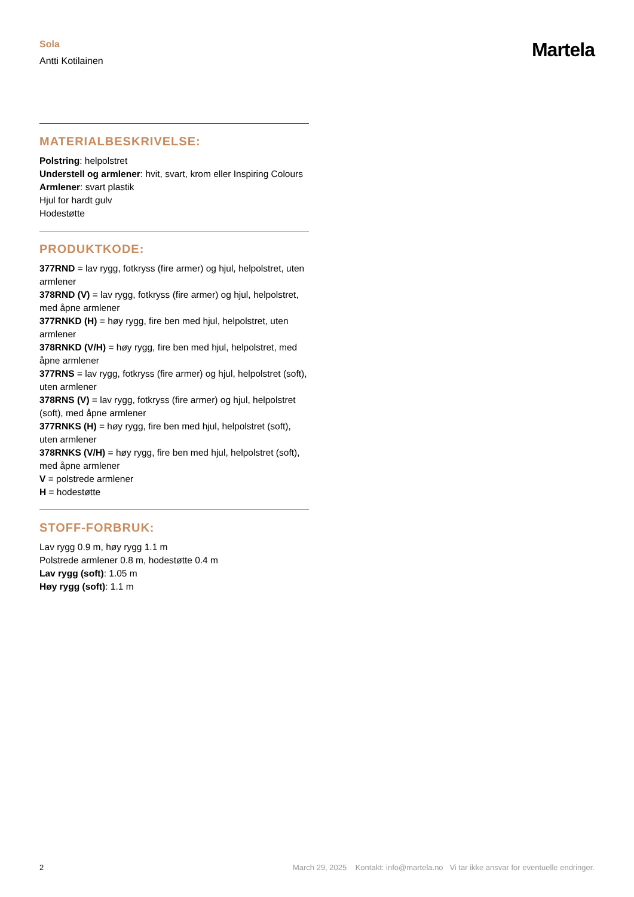Sola
Antti Kotilainen
Martela
MATERIALBESKRIVELSE:
Polstring: helpolstret
Understell og armlener: hvit, svart, krom eller Inspiring Colours
Armlener: svart plastik
Hjul for hardt gulv
Hodestøtte
PRODUKTKODE:
377RND = lav rygg, fotkryss (fire armer) og hjul, helpolstret, uten armlener
378RND (V) = lav rygg, fotkryss (fire armer) og hjul, helpolstret, med åpne armlener
377RNKD (H) = høy rygg, fire ben med hjul, helpolstret, uten armlener
378RNKD (V/H) = høy rygg, fire ben med hjul, helpolstret, med åpne armlener
377RNS = lav rygg, fotkryss (fire armer) og hjul, helpolstret (soft), uten armlener
378RNS (V) = lav rygg, fotkryss (fire armer) og hjul, helpolstret (soft), med åpne armlener
377RNKS (H) = høy rygg, fire ben med hjul, helpolstret (soft), uten armlener
378RNKS (V/H) = høy rygg, fire ben med hjul, helpolstret (soft), med åpne armlener
V = polstrede armlener
H = hodestøtte
STOFF-FORBRUK:
Lav rygg 0.9 m, høy rygg 1.1 m
Polstrede armlener 0.8 m, hodestøtte 0.4 m
Lav rygg (soft): 1.05 m
Høy rygg (soft): 1.1 m
2 March 29, 2025 Kontakt: info@martela.no Vi tar ikke ansvar for eventuelle endringer.